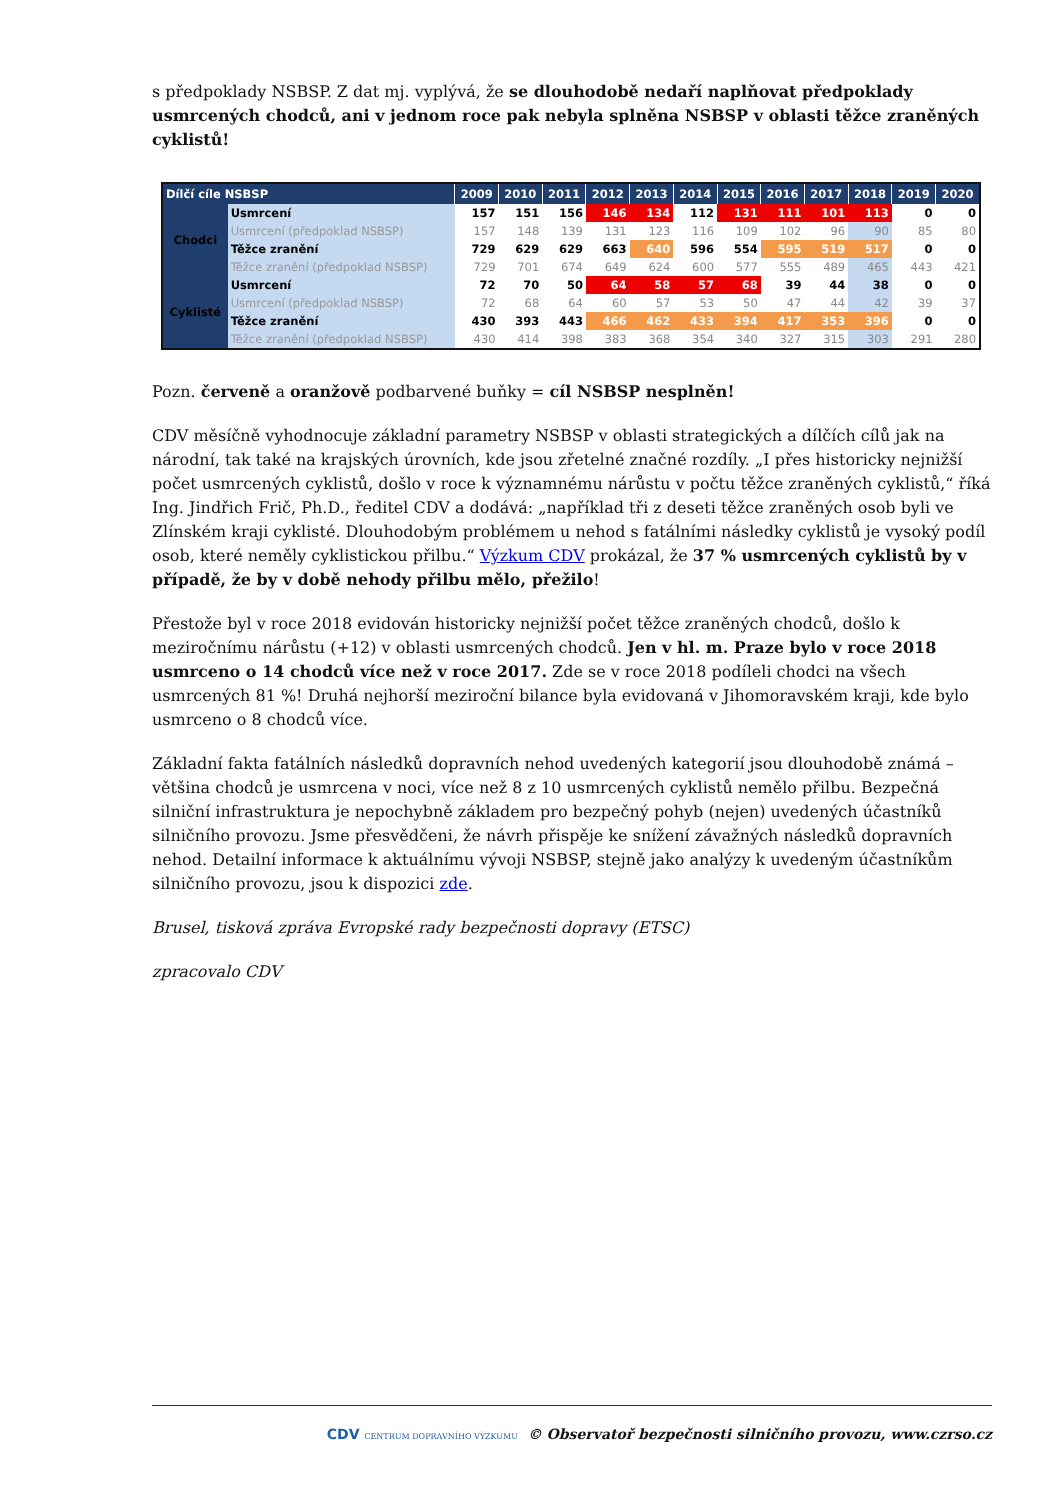s předpoklady NSBSP. Z dat mj. vyplývá, že se dlouhodobě nedaří naplňovat předpoklady usmrcených chodců, ani v jednom roce pak nebyla splněna NSBSP v oblasti těžce zraněných cyklistů!
| Dílčí cíle NSBSP | | 2009 | 2010 | 2011 | 2012 | 2013 | 2014 | 2015 | 2016 | 2017 | 2018 | 2019 | 2020 |
| --- | --- | --- | --- | --- | --- | --- | --- | --- | --- | --- | --- | --- | --- |
| Chodci | Usmrcení | 157 | 151 | 156 | 146 | 134 | 112 | 131 | 111 | 101 | 113 | 0 | 0 |
| | Usmrcení (předpoklad NSBSP) | 157 | 148 | 139 | 131 | 123 | 116 | 109 | 102 | 96 | 90 | 85 | 80 |
| | Těžce zranění | 729 | 629 | 629 | 663 | 640 | 596 | 554 | 595 | 519 | 517 | 0 | 0 |
| | Těžce zranění (předpoklad NSBSP) | 729 | 701 | 674 | 649 | 624 | 600 | 577 | 555 | 489 | 465 | 443 | 421 |
| Cyklisté | Usmrcení | 72 | 70 | 50 | 64 | 58 | 57 | 68 | 39 | 44 | 38 | 0 | 0 |
| | Usmrcení (předpoklad NSBSP) | 72 | 68 | 64 | 60 | 57 | 53 | 50 | 47 | 44 | 42 | 39 | 37 |
| | Těžce zranění | 430 | 393 | 443 | 466 | 462 | 433 | 394 | 417 | 353 | 396 | 0 | 0 |
| | Těžce zranění (předpoklad NSBSP) | 430 | 414 | 398 | 383 | 368 | 354 | 340 | 327 | 315 | 303 | 291 | 280 |
Pozn. červeně a oranžově podbarvené buňky = cíl NSBSP nesplněn!
CDV měsíčně vyhodnocuje základní parametry NSBSP v oblasti strategických a dílčích cílů jak na národní, tak také na krajských úrovních, kde jsou zřetelné značné rozdíly. „I přes historicky nejnižší počet usmrcených cyklistů, došlo v roce k významnému nárůstu v počtu těžce zraněných cyklistů,“ říká Ing. Jindřich Frič, Ph.D., ředitel CDV a dodává: „například tři z deseti těžce zraněných osob byli ve Zlínském kraji cyklisté. Dlouhodobým problémem u nehod s fatálními následky cyklistů je vysoký podíl osob, které neměly cyklistickou přilbu.“ Výzkum CDV prokázal, že 37 % usmrcených cyklistů by v případě, že by v době nehody přilbu mělo, přežilo!
Přestože byl v roce 2018 evidován historicky nejnižší počet těžce zraněných chodců, došlo k meziročnímu nárůstu (+12) v oblasti usmrcených chodců. Jen v hl. m. Praze bylo v roce 2018 usmrceno o 14 chodců více než v roce 2017. Zde se v roce 2018 podíleli chodci na všech usmrcených 81 %! Druhá nejhorší meziroční bilance byla evidovaná v Jihomoravském kraji, kde bylo usmrceno o 8 chodců více.
Základní fakta fatálních následků dopravních nehod uvedených kategorií jsou dlouhodobě známá – většina chodců je usmrcena v noci, více než 8 z 10 usmrcených cyklistů nemělo přilbu. Bezpečná silniční infrastruktura je nepochybně základem pro bezpečný pohyb (nejen) uvedených účastníků silničního provozu. Jsme přesvědčeni, že návrh přispěje ke snížení závažných následků dopravních nehod. Detailní informace k aktuálnímu vývoji NSBSP, stejně jako analýzy k uvedeným účastníkům silničního provozu, jsou k dispozici zde.
Brusel, tisková zpráva Evropské rady bezpečnosti dopravy (ETSC)
zpracovalo CDV
CDV CENTRUM DOPRAVNÍHO VÝZKUMU © Observatoř bezpečnosti silničního provozu, www.czrso.cz